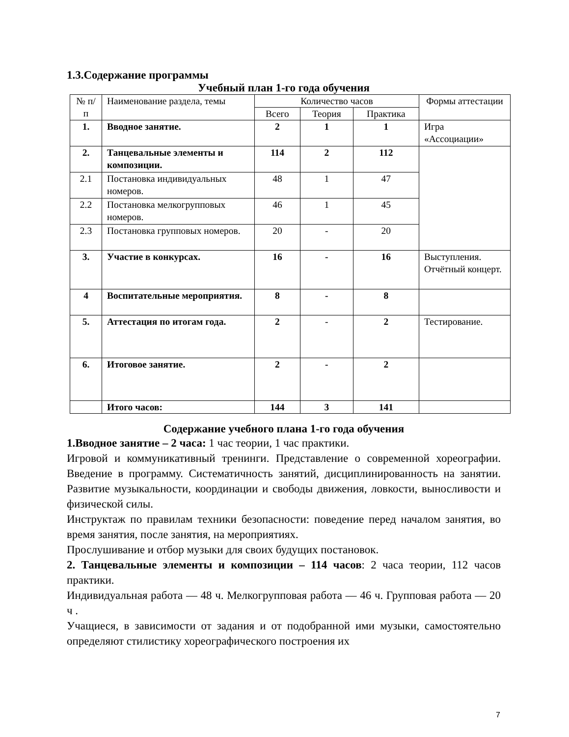1.3.Содержание программы
Учебный план 1-го года обучения
| № п/п | Наименование раздела, темы | Количество часов | | | Формы аттестации |
| --- | --- | --- | --- | --- | --- |
| | | Всего | Теория | Практика | |
| 1. | Вводное занятие. | 2 | 1 | 1 | Игра «Ассоциации» |
| 2. | Танцевальные элементы и композиции. | 114 | 2 | 112 | |
| 2.1 | Постановка индивидуальных номеров. | 48 | 1 | 47 | |
| 2.2 | Постановка мелкогрупповых номеров. | 46 | 1 | 45 | |
| 2.3 | Постановка групповых номеров. | 20 | - | 20 | |
| 3. | Участие в конкурсах. | 16 | - | 16 | Выступления. Отчётный концерт. |
| 4 | Воспитательные мероприятия. | 8 | - | 8 | |
| 5. | Аттестация по итогам года. | 2 | - | 2 | Тестирование. |
| 6. | Итоговое занятие. | 2 | - | 2 | |
| | Итого часов: | 144 | 3 | 141 | |
Содержание учебного плана 1-го года обучения
1.Вводное занятие – 2 часа: 1 час теории, 1 час практики.
Игровой и коммуникативный тренинги. Представление о современной хореографии. Введение в программу. Систематичность занятий, дисциплинированность на занятии. Развитие музыкальности, координации и свободы движения, ловкости, выносливости и физической силы.
Инструктаж по правилам техники безопасности: поведение перед началом занятия, во время занятия, после занятия, на мероприятиях.
Прослушивание и отбор музыки для своих будущих постановок.
2. Танцевальные элементы и композиции – 114 часов: 2 часа теории, 112 часов практики.
Индивидуальная работа — 48 ч. Мелкогрупповая работа — 46 ч. Групповая работа — 20 ч .
Учащиеся, в зависимости от задания и от подобранной ими музыки, самостоятельно определяют стилистику хореографического построения их
7